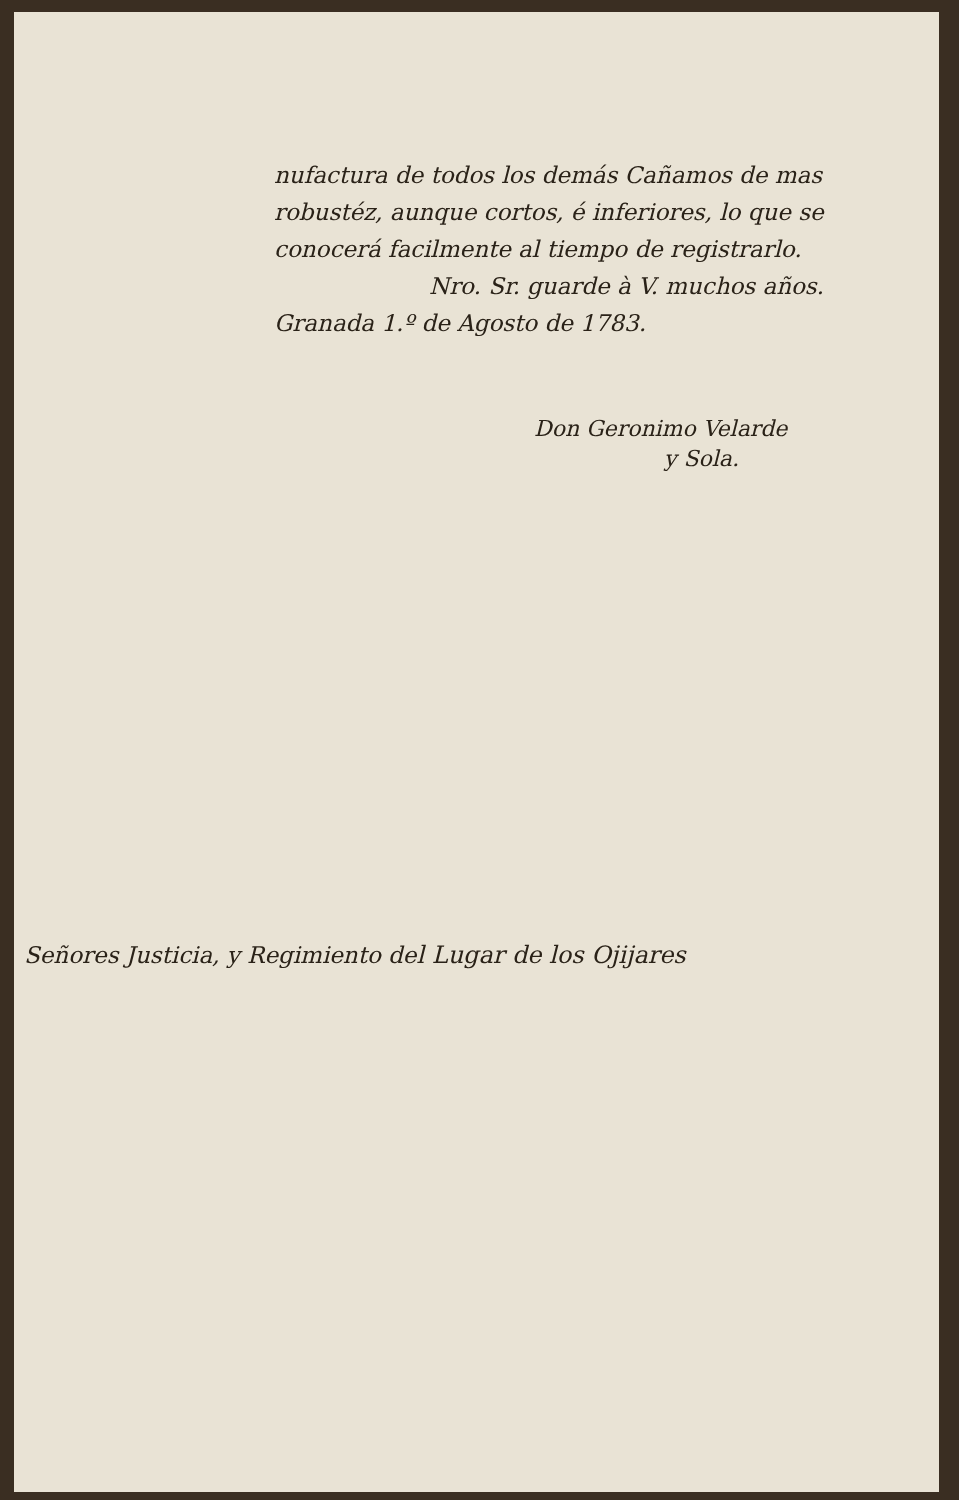nufactura de todos los demás Cañamos de mas robustéz, aunque cortos, é inferiores, lo que se conocerá facilmente al tiempo de registrarlo.
Nro. Sr. guarde à V. muchos años.
Granada 1.º de Agosto de 1783.
Don Geronimo Velarde
y Sola.
Señores Justicia, y Regimiento del Lugar de los Ojijares